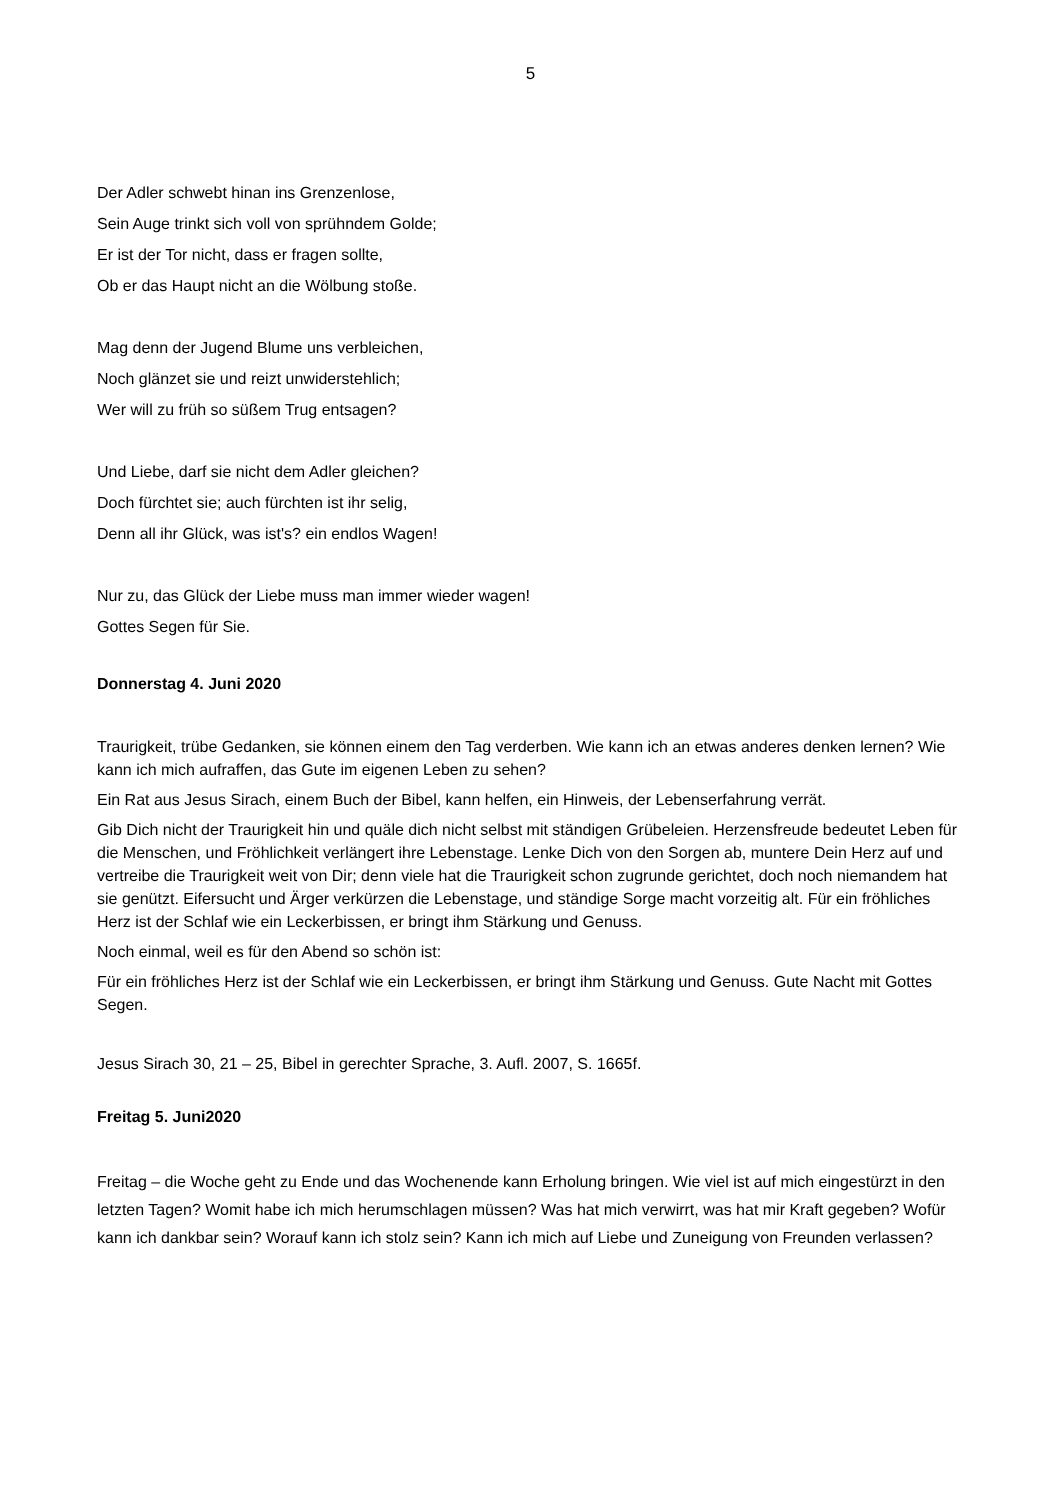5
Der Adler schwebt hinan ins Grenzenlose,
Sein Auge trinkt sich voll von sprühndem Golde;
Er ist der Tor nicht, dass er fragen sollte,
Ob er das Haupt nicht an die Wölbung stoße.
Mag denn der Jugend Blume uns verbleichen,
Noch glänzet sie und reizt unwiderstehlich;
Wer will zu früh so süßem Trug entsagen?
Und Liebe, darf sie nicht dem Adler gleichen?
Doch fürchtet sie; auch fürchten ist ihr selig,
Denn all ihr Glück, was ist's? ein endlos Wagen!
Nur zu, das Glück der Liebe muss man immer wieder wagen!
Gottes Segen für Sie.
Donnerstag 4. Juni 2020
Traurigkeit, trübe Gedanken, sie können einem den Tag verderben. Wie kann ich an etwas anderes denken lernen? Wie kann ich mich aufraffen, das Gute im eigenen Leben zu sehen?
Ein Rat aus Jesus Sirach, einem Buch der Bibel, kann helfen, ein Hinweis, der Lebenserfahrung verrät.
Gib Dich nicht der Traurigkeit hin und quäle dich nicht selbst mit ständigen Grübeleien. Herzensfreude bedeutet Leben für die Menschen, und Fröhlichkeit verlängert ihre Lebenstage. Lenke Dich von den Sorgen ab, muntere Dein Herz auf und vertreibe die Traurigkeit weit von Dir; denn viele hat die Traurigkeit schon zugrunde gerichtet, doch noch niemandem hat sie genützt. Eifersucht und Ärger verkürzen die Lebenstage, und ständige Sorge macht vorzeitig alt. Für ein fröhliches Herz ist der Schlaf wie ein Leckerbissen, er bringt ihm Stärkung und Genuss.
Noch einmal, weil es für den Abend so schön ist:
Für ein fröhliches Herz ist der Schlaf wie ein Leckerbissen, er bringt ihm Stärkung und Genuss. Gute Nacht mit Gottes Segen.
Jesus Sirach 30, 21 – 25, Bibel in gerechter Sprache, 3. Aufl. 2007, S. 1665f.
Freitag 5. Juni2020
Freitag – die Woche geht zu Ende und das Wochenende kann Erholung bringen. Wie viel ist auf mich eingestürzt in den letzten Tagen? Womit habe ich mich herumschlagen müssen? Was hat mich verwirrt, was hat mir Kraft gegeben? Wofür kann ich dankbar sein? Worauf kann ich stolz sein? Kann ich mich auf Liebe und Zuneigung von Freunden verlassen?